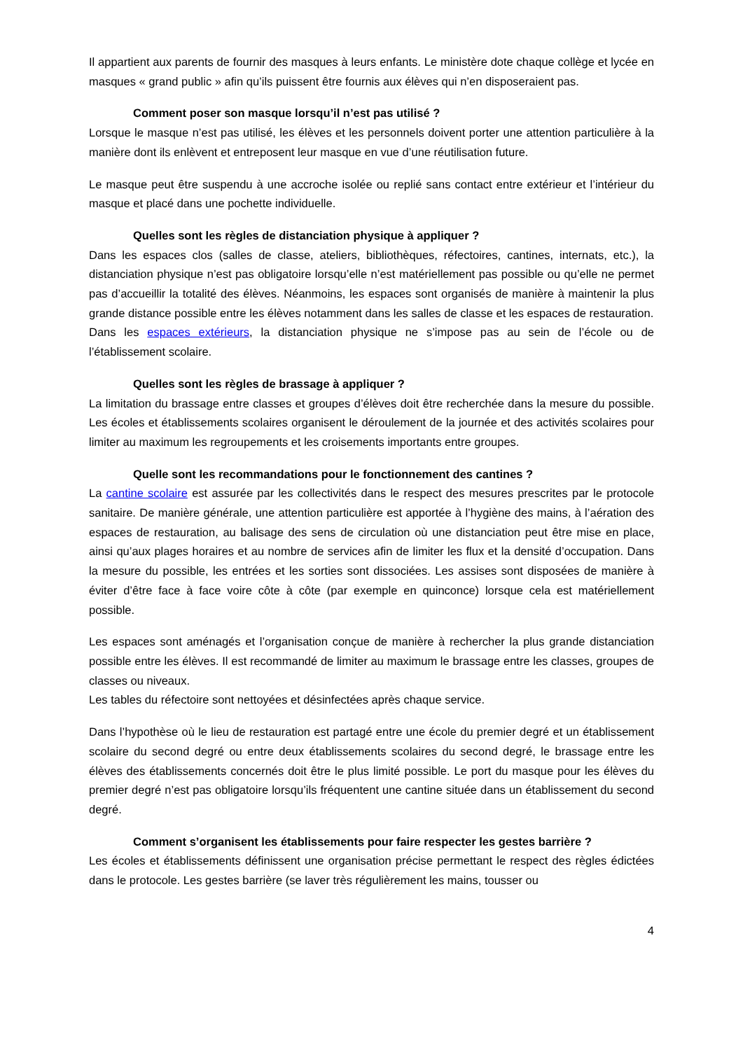Il appartient aux parents de fournir des masques à leurs enfants. Le ministère dote chaque collège et lycée en masques « grand public » afin qu’ils puissent être fournis aux élèves qui n’en disposeraient pas.
Comment poser son masque lorsqu’il n’est pas utilisé ?
Lorsque le masque n’est pas utilisé, les élèves et les personnels doivent porter une attention particulière à la manière dont ils enlèvent et entreposent leur masque en vue d’une réutilisation future.
Le masque peut être suspendu à une accroche isolée ou replié sans contact entre extérieur et l’intérieur du masque et placé dans une pochette individuelle.
Quelles sont les règles de distanciation physique à appliquer ?
Dans les espaces clos (salles de classe, ateliers, bibliothèques, réfectoires, cantines, internats, etc.), la distanciation physique n’est pas obligatoire lorsqu’elle n’est matériellement pas possible ou qu’elle ne permet pas d’accueillir la totalité des élèves. Néanmoins, les espaces sont organisés de manière à maintenir la plus grande distance possible entre les élèves notamment dans les salles de classe et les espaces de restauration.
Dans les espaces extérieurs, la distanciation physique ne s’impose pas au sein de l’école ou de l’établissement scolaire.
Quelles sont les règles de brassage à appliquer ?
La limitation du brassage entre classes et groupes d’élèves doit être recherchée dans la mesure du possible. Les écoles et établissements scolaires organisent le déroulement de la journée et des activités scolaires pour limiter au maximum les regroupements et les croisements importants entre groupes.
Quelle sont les recommandations pour le fonctionnement des cantines ?
La cantine scolaire est assurée par les collectivités dans le respect des mesures prescrites par le protocole sanitaire. De manière générale, une attention particulière est apportée à l’hygiène des mains, à l’aération des espaces de restauration, au balisage des sens de circulation où une distanciation peut être mise en place, ainsi qu’aux plages horaires et au nombre de services afin de limiter les flux et la densité d’occupation. Dans la mesure du possible, les entrées et les sorties sont dissociées. Les assises sont disposées de manière à éviter d’être face à face voire côte à côte (par exemple en quinconce) lorsque cela est matériellement possible.
Les espaces sont aménagés et l’organisation conçue de manière à rechercher la plus grande distanciation possible entre les élèves. Il est recommandé de limiter au maximum le brassage entre les classes, groupes de classes ou niveaux.
Les tables du réfectoire sont nettoyées et désinfectées après chaque service.
Dans l’hypothèse où le lieu de restauration est partagé entre une école du premier degré et un établissement scolaire du second degré ou entre deux établissements scolaires du second degré, le brassage entre les élèves des établissements concernés doit être le plus limité possible. Le port du masque pour les élèves du premier degré n’est pas obligatoire lorsqu’ils fréquentent une cantine située dans un établissement du second degré.
Comment s’organisent les établissements pour faire respecter les gestes barrière ?
Les écoles et établissements définissent une organisation précise permettant le respect des règles édictées dans le protocole. Les gestes barrière (se laver très régulièrement les mains, tousser ou
4